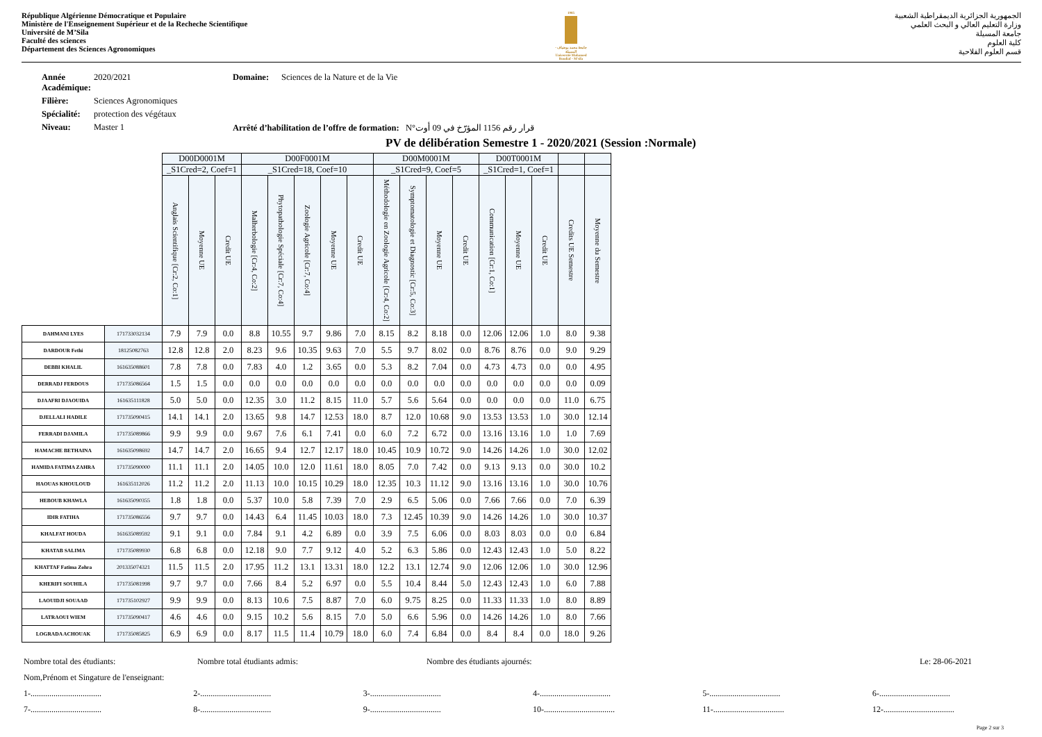République Algérienne Démocratique et Populaire
Ministère de l'Enseignement Supérieur et de la Recheche Scientifique
Université de M’Sila
Faculté des sciences
Département des Sciences Agronomiques
1985
جامعة محمد بوضياف - المسيلة
Université Mohamed Boudiaf - M'sila
الجمهورية الجزائرية الديمقراطية الشعبية
وزارة التعليم العالي و البحث العلمي
جامعة المسيلة
كلية العلوم
قسم العلوم الفلاحية
Année Académique: 2020/2021 Domaine: Sciences de la Nature et de la Vie Filière: Sciences Agronomiques Spécialité: protection des végétaux Niveau: Master 1 Arrêté d’habilitation de l’offre de formation: N°قرار رقم 1156 المؤرّخ في 09 أوت
PV de délibération Semestre 1 - 2020/2021 (Session :Normale)
| | | D00D0001M | | | D00F0001M | | | | | D00M0001M | | | | D00T0001M | | | | |
| --- | --- | --- | --- | --- | --- | --- | --- | --- | --- | --- | --- | --- | --- | --- | --- | --- | --- | --- |
| | | _S1Cred=2, Coef=1 | | | _S1Cred=18, Coef=10 | | | | | _S1Cred=9, Coef=5 | | | | _S1Cred=1, Coef=1 | | | | |
| | | Anglais Scientifique [Cr:2, Co:1] | Moyenne UE | Credit UE | Malherbologie [Cr:4, Co:2] | Phytopathologie Spéciale [Cr:7, Co:4] | Zoologie Agricole [Cr:7, Co:4] | Moyenne UE | Credit UE | Méthodologie en Zoologie Agricole [Cr:4, Co:2] | Symptomatologie et Diagnostic [Cr:5, Co:3] | Moyenne UE | Credit UE | Communication [Cr:1, Co:1] | Moyenne UE | Credit UE | Credits UE Semestre | Moyenne du Semestre |
| DAHMANI LYES | 171733032134 | 7.9 | 7.9 | 0.0 | 8.8 | 10.55 | 9.7 | 9.86 | 7.0 | 8.15 | 8.2 | 8.18 | 0.0 | 12.06 | 12.06 | 1.0 | 8.0 | 9.38 |
| DARDOUR Fethi | 18125082763 | 12.8 | 12.8 | 2.0 | 8.23 | 9.6 | 10.35 | 9.63 | 7.0 | 5.5 | 9.7 | 8.02 | 0.0 | 8.76 | 8.76 | 0.0 | 9.0 | 9.29 |
| DEBBI KHALIL | 161635088601 | 7.8 | 7.8 | 0.0 | 7.83 | 4.0 | 1.2 | 3.65 | 0.0 | 5.3 | 8.2 | 7.04 | 0.0 | 4.73 | 4.73 | 0.0 | 0.0 | 4.95 |
| DERRADJ FERDOUS | 171735086564 | 1.5 | 1.5 | 0.0 | 0.0 | 0.0 | 0.0 | 0.0 | 0.0 | 0.0 | 0.0 | 0.0 | 0.0 | 0.0 | 0.0 | 0.0 | 0.0 | 0.09 |
| DJAAFRI DJAOUIDA | 161635111828 | 5.0 | 5.0 | 0.0 | 12.35 | 3.0 | 11.2 | 8.15 | 11.0 | 5.7 | 5.6 | 5.64 | 0.0 | 0.0 | 0.0 | 0.0 | 11.0 | 6.75 |
| DJELLALI HADILE | 171735090415 | 14.1 | 14.1 | 2.0 | 13.65 | 9.8 | 14.7 | 12.53 | 18.0 | 8.7 | 12.0 | 10.68 | 9.0 | 13.53 | 13.53 | 1.0 | 30.0 | 12.14 |
| FERRADI DJAMILA | 171735089866 | 9.9 | 9.9 | 0.0 | 9.67 | 7.6 | 6.1 | 7.41 | 0.0 | 6.0 | 7.2 | 6.72 | 0.0 | 13.16 | 13.16 | 1.0 | 1.0 | 7.69 |
| HAMACHE BETHAINA | 161635098692 | 14.7 | 14.7 | 2.0 | 16.65 | 9.4 | 12.7 | 12.17 | 18.0 | 10.45 | 10.9 | 10.72 | 9.0 | 14.26 | 14.26 | 1.0 | 30.0 | 12.02 |
| HAMIDA FATIMA ZAHRA | 171735090000 | 11.1 | 11.1 | 2.0 | 14.05 | 10.0 | 12.0 | 11.61 | 18.0 | 8.05 | 7.0 | 7.42 | 0.0 | 9.13 | 9.13 | 0.0 | 30.0 | 10.2 |
| HAOUAS KHOULOUD | 161635112026 | 11.2 | 11.2 | 2.0 | 11.13 | 10.0 | 10.15 | 10.29 | 18.0 | 12.35 | 10.3 | 11.12 | 9.0 | 13.16 | 13.16 | 1.0 | 30.0 | 10.76 |
| HEBOUB KHAWLA | 161635090355 | 1.8 | 1.8 | 0.0 | 5.37 | 10.0 | 5.8 | 7.39 | 7.0 | 2.9 | 6.5 | 5.06 | 0.0 | 7.66 | 7.66 | 0.0 | 7.0 | 6.39 |
| IDIR FATIHA | 171735086556 | 9.7 | 9.7 | 0.0 | 14.43 | 6.4 | 11.45 | 10.03 | 18.0 | 7.3 | 12.45 | 10.39 | 9.0 | 14.26 | 14.26 | 1.0 | 30.0 | 10.37 |
| KHALFAT HOUDA | 161635089592 | 9.1 | 9.1 | 0.0 | 7.84 | 9.1 | 4.2 | 6.89 | 0.0 | 3.9 | 7.5 | 6.06 | 0.0 | 8.03 | 8.03 | 0.0 | 0.0 | 6.84 |
| KHATAB SALIMA | 171735089930 | 6.8 | 6.8 | 0.0 | 12.18 | 9.0 | 7.7 | 9.12 | 4.0 | 5.2 | 6.3 | 5.86 | 0.0 | 12.43 | 12.43 | 1.0 | 5.0 | 8.22 |
| KHATTAF Fatima Zohra | 201335074321 | 11.5 | 11.5 | 2.0 | 17.95 | 11.2 | 13.1 | 13.31 | 18.0 | 12.2 | 13.1 | 12.74 | 9.0 | 12.06 | 12.06 | 1.0 | 30.0 | 12.96 |
| KHERIFI SOUHILA | 171735081998 | 9.7 | 9.7 | 0.0 | 7.66 | 8.4 | 5.2 | 6.97 | 0.0 | 5.5 | 10.4 | 8.44 | 5.0 | 12.43 | 12.43 | 1.0 | 6.0 | 7.88 |
| LAOUIDJI SOUAAD | 171735102927 | 9.9 | 9.9 | 0.0 | 8.13 | 10.6 | 7.5 | 8.87 | 7.0 | 6.0 | 9.75 | 8.25 | 0.0 | 11.33 | 11.33 | 1.0 | 8.0 | 8.89 |
| LATRAOUI WIEM | 171735090417 | 4.6 | 4.6 | 0.0 | 9.15 | 10.2 | 5.6 | 8.15 | 7.0 | 5.0 | 6.6 | 5.96 | 0.0 | 14.26 | 14.26 | 1.0 | 8.0 | 7.66 |
| LOGRADA ACHOUAK | 171735085825 | 6.9 | 6.9 | 0.0 | 8.17 | 11.5 | 11.4 | 10.79 | 18.0 | 6.0 | 7.4 | 6.84 | 0.0 | 8.4 | 8.4 | 0.0 | 18.0 | 9.26 |
Nombre total des étudiants: Nombre total étudiants admis: Nombre des étudiants ajournés: Le: 28-06-2021
Nom,Prénom et Singature de l'enseignant:
1-.................................. 2-.................................. 3-.................................. 4-.................................. 5-.................................. 6-..................................
7-.................................. 8-.................................. 9-.................................. 10-.................................. 11-.................................. 12-..................................
Page 2 sur 3